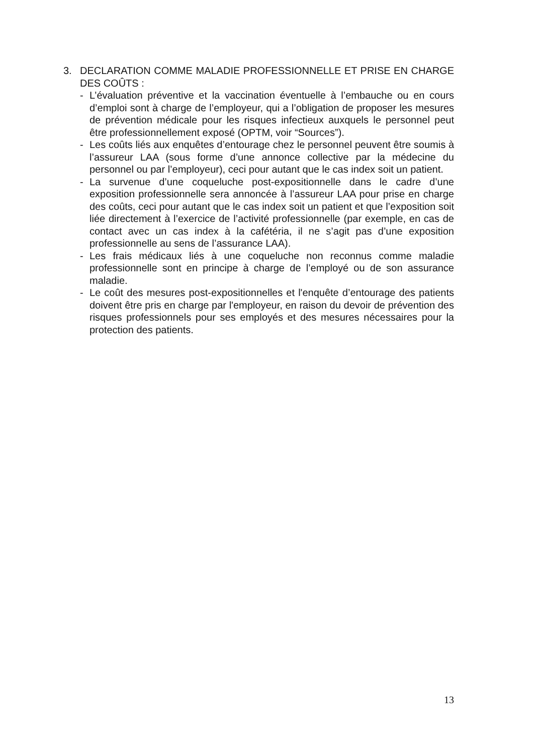3. DECLARATION COMME MALADIE PROFESSIONNELLE ET PRISE EN CHARGE DES COÛTS :
- L’évaluation préventive et la vaccination éventuelle à l’embauche ou en cours d’emploi sont à charge de l’employeur, qui a l’obligation de proposer les mesures de prévention médicale pour les risques infectieux auxquels le personnel peut être professionnellement exposé (OPTM, voir “Sources”).
- Les coûts liés aux enquêtes d’entourage chez le personnel peuvent être soumis à l’assureur LAA (sous forme d’une annonce collective par la médecine du personnel ou par l’employeur), ceci pour autant que le cas index soit un patient.
- La survenue d’une coqueluche post-expositionnelle dans le cadre d’une exposition professionnelle sera annoncée à l’assureur LAA pour prise en charge des coûts, ceci pour autant que le cas index soit un patient et que l’exposition soit liée directement à l’exercice de l’activité professionnelle (par exemple, en cas de contact avec un cas index à la cafétéria, il ne s’agit pas d’une exposition professionnelle au sens de l’assurance LAA).
- Les frais médicaux liés à une coqueluche non reconnus comme maladie professionnelle sont en principe à charge de l’employé ou de son assurance maladie.
- Le coût des mesures post-expositionnelles et l'enquête d’entourage des patients doivent être pris en charge par l'employeur, en raison du devoir de prévention des risques professionnels pour ses employés et des mesures nécessaires pour la protection des patients.
13